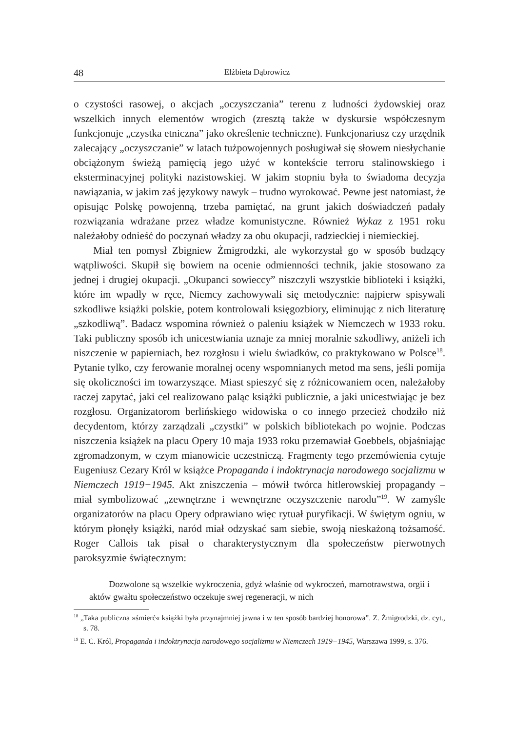48 Elżbieta Dąbrowicz
o czystości rasowej, o akcjach „oczyszczania” terenu z ludności żydowskiej oraz wszelkich innych elementów wrogich (zresztą także w dyskursie współczesnym funkcjonuje „czystka etniczna” jako określenie techniczne). Funkcjonariusz czy urzędnik zalecający „oczyszczanie” w latach tużpowojennych posługiwał się słowem niesłychanie obciążonym świeżą pamięcią jego użyć w kontekście terroru stalinowskiego i eksterminacyjnej polityki nazistowskiej. W jakim stopniu była to świadoma decyzja nawiązania, w jakim zaś językowy nawyk – trudno wyrokować. Pewne jest natomiast, że opisując Polskę powojenną, trzeba pamiętać, na grunt jakich doświadczeń padały rozwiązania wdrażane przez władze komunistyczne. Również Wykaz z 1951 roku należałoby odnieść do poczynań władzy za obu okupacji, radzieckiej i niemieckiej.
Miał ten pomysł Zbigniew Żmigrodzki, ale wykorzystał go w sposób budzący wątpliwości. Skupił się bowiem na ocenie odmienności technik, jakie stosowano za jednej i drugiej okupacji. „Okupanci sowieccy” niszczyli wszystkie biblioteki i książki, które im wpadły w ręce, Niemcy zachowywali się metodycznie: najpierw spisywali szkodliwe książki polskie, potem kontrolowali księgozbiory, eliminując z nich literaturę „szkodliwą”. Badacz wspomina również o paleniu książek w Niemczech w 1933 roku. Taki publiczny sposób ich unicestwiania uznaje za mniej moralnie szkodliwy, aniżeli ich niszczenie w papierniach, bez rozgłosu i wielu świadków, co praktykowano w Polsce<sup>18</sup>. Pytanie tylko, czy ferowanie moralnej oceny wspomnianych metod ma sens, jeśli pomija się okoliczności im towarzyszące. Miast spieszyć się z różnicowaniem ocen, należałoby raczej zapytać, jaki cel realizowano paląc książki publicznie, a jaki unicestwiając je bez rozgłosu. Organizatorom berlińskiego widowiska o co innego przecież chodziło niż decydentom, którzy zarządzali „czystki” w polskich bibliotekach po wojnie. Podczas niszczenia książek na placu Opery 10 maja 1933 roku przemawiał Goebbels, objaśniając zgromadzonym, w czym mianowicie uczestniczą. Fragmenty tego przemówienia cytuje Eugeniusz Cezary Król w książce Propaganda i indoktrynacja narodowego socjalizmu w Niemczech 1919−1945. Akt zniszczenia – mówił twórca hitlerowskiej propagandy – miał symbolizować „zewnętrzne i wewnętrzne oczyszczenie narodu”<sup>19</sup>. W zamyśle organizatorów na placu Opery odprawiano więc rytuał puryfikacji. W świętym ogniu, w którym płonęły książki, naród miał odzyskać sam siebie, swoją nieskażoną tożsamość. Roger Callois tak pisał o charakterystycznym dla społeczeństw pierwotnych paroksyzmie świątecznym:
Dozwolone są wszelkie wykroczenia, gdyż właśnie od wykroczeń, marnotrawstwa, orgii i aktów gwałtu społeczeństwo oczekuje swej regeneracji, w nich
<sup>18</sup> „Taka publiczna »śmierć« książki była przynajmniej jawna i w ten sposób bardziej honorowa”. Z. Żmigrodzki, dz. cyt., s. 78.
<sup>19</sup> E. C. Król, Propaganda i indoktrynacja narodowego socjalizmu w Niemczech 1919−1945, Warszawa 1999, s. 376.